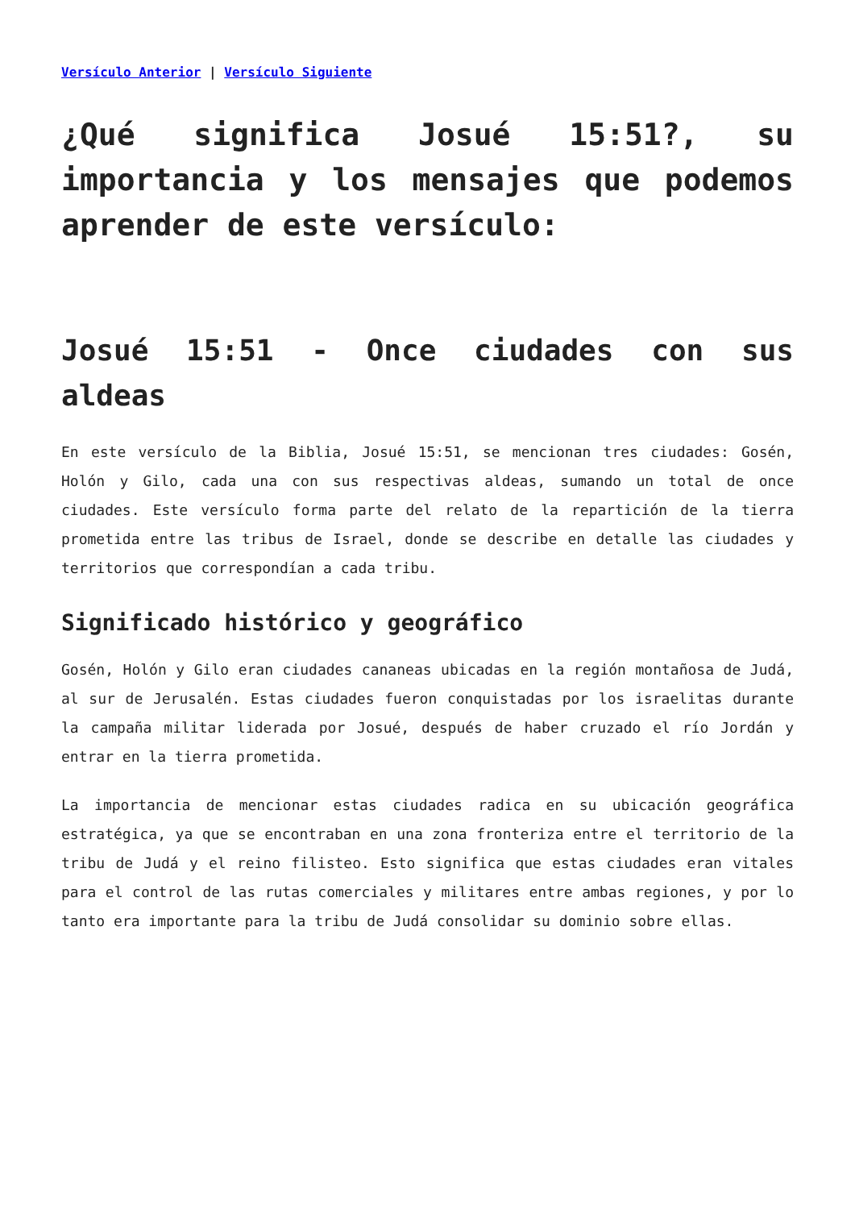Versículo Anterior | Versículo Siguiente
¿Qué significa Josué 15:51?, su importancia y los mensajes que podemos aprender de este versículo:
Josué 15:51 - Once ciudades con sus aldeas
En este versículo de la Biblia, Josué 15:51, se mencionan tres ciudades: Gosén, Holón y Gilo, cada una con sus respectivas aldeas, sumando un total de once ciudades. Este versículo forma parte del relato de la repartición de la tierra prometida entre las tribus de Israel, donde se describe en detalle las ciudades y territorios que correspondían a cada tribu.
Significado histórico y geográfico
Gosén, Holón y Gilo eran ciudades cananeas ubicadas en la región montañosa de Judá, al sur de Jerusalén. Estas ciudades fueron conquistadas por los israelitas durante la campaña militar liderada por Josué, después de haber cruzado el río Jordán y entrar en la tierra prometida.
La importancia de mencionar estas ciudades radica en su ubicación geográfica estratégica, ya que se encontraban en una zona fronteriza entre el territorio de la tribu de Judá y el reino filisteo. Esto significa que estas ciudades eran vitales para el control de las rutas comerciales y militares entre ambas regiones, y por lo tanto era importante para la tribu de Judá consolidar su dominio sobre ellas.